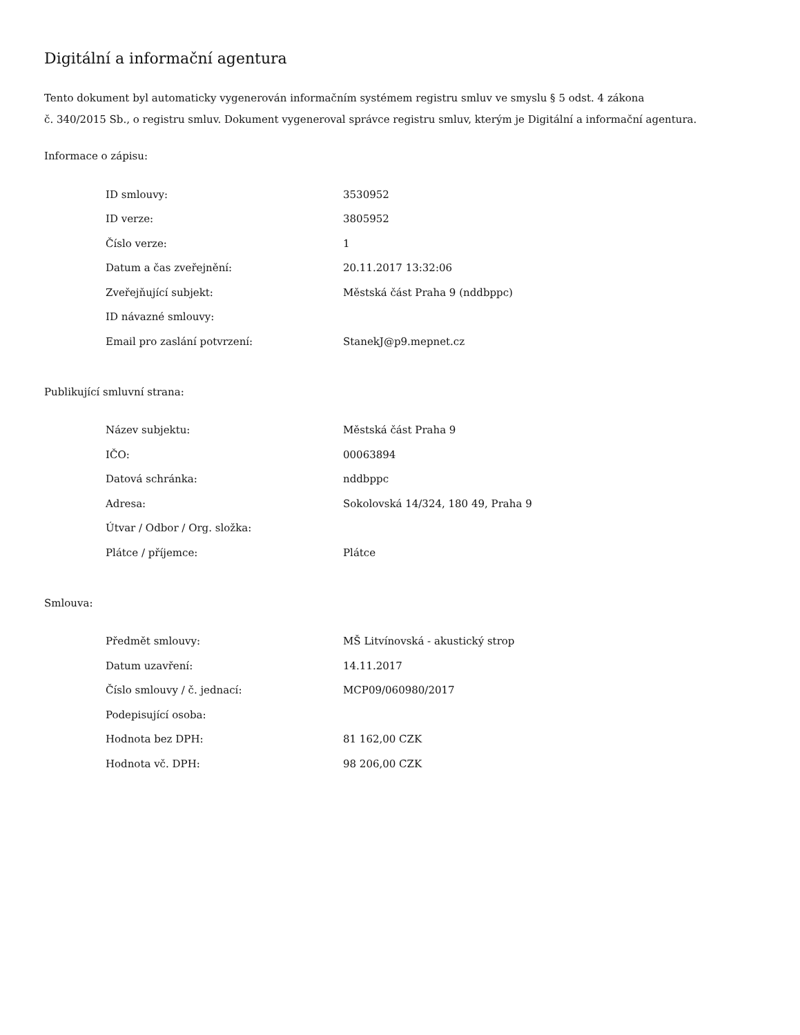Digitální a informační agentura
Tento dokument byl automaticky vygenerován informačním systémem registru smluv ve smyslu § 5 odst. 4 zákona
č. 340/2015 Sb., o registru smluv. Dokument vygeneroval správce registru smluv, kterým je Digitální a informační agentura.
Informace o zápisu:
| ID smlouvy: | 3530952 |
| ID verze: | 3805952 |
| Číslo verze: | 1 |
| Datum a čas zveřejnění: | 20.11.2017 13:32:06 |
| Zveřejňující subjekt: | Městská část Praha 9 (nddbppc) |
| ID návazné smlouvy: | |
| Email pro zaslání potvrzení: | StanekJ@p9.mepnet.cz |
Publikující smluvní strana:
| Název subjektu: | Městská část Praha 9 |
| IČO: | 00063894 |
| Datová schránka: | nddbppc |
| Adresa: | Sokolovská 14/324, 180 49, Praha 9 |
| Útvar / Odbor / Org. složka: | |
| Plátce / příjemce: | Plátce |
Smlouva:
| Předmět smlouvy: | MŠ Litvínovská - akustický strop |
| Datum uzavření: | 14.11.2017 |
| Číslo smlouvy / č. jednací: | MCP09/060980/2017 |
| Podepisující osoba: | |
| Hodnota bez DPH: | 81 162,00 CZK |
| Hodnota vč. DPH: | 98 206,00 CZK |